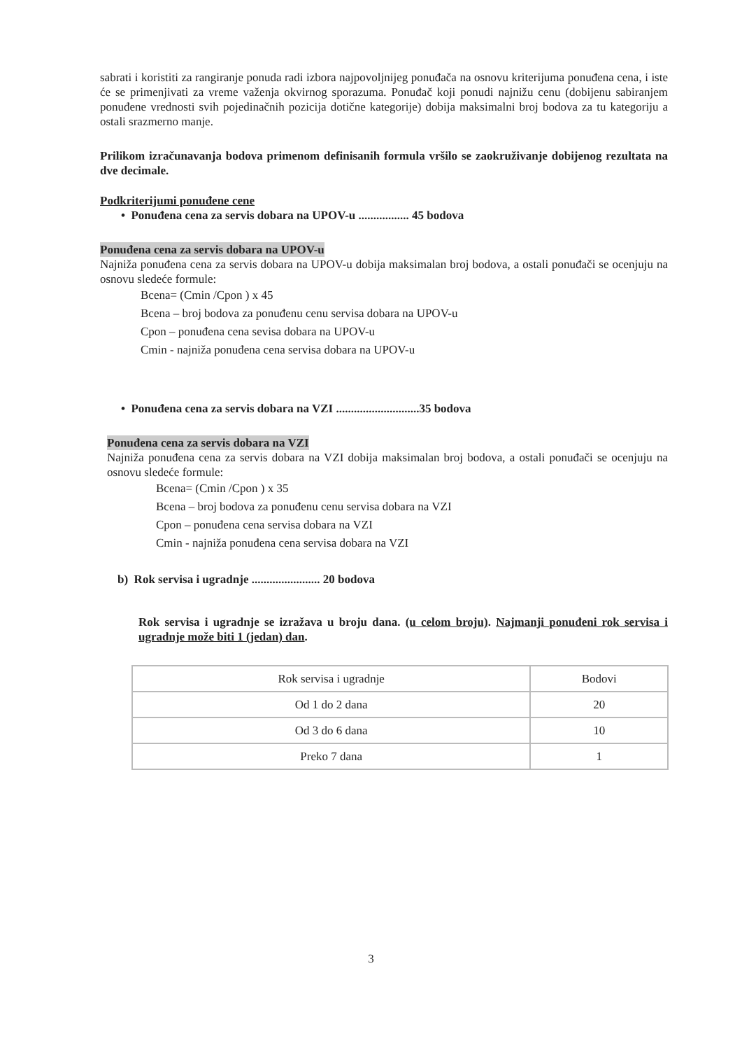sabrati i koristiti za rangiranje ponuda radi izbora najpovoljnijeg ponuđača na osnovu kriterijuma ponuđena cena, i iste će se primenjivati za vreme važenja okvirnog sporazuma. Ponuđač koji ponudi najnižu cenu (dobijenu sabiranjem ponuđene vrednosti svih pojedinačnih pozicija dotične kategorije) dobija maksimalni broj bodova za tu kategoriju a ostali srazmerno manje.
Prilikom izračunavanja bodova primenom definisanih formula vršilo se zaokruživanje dobijenog rezultata na dve decimale.
Podkriterijumi ponuđene cene
• Ponuđena cena za servis dobara na UPOV-u ................. 45 bodova
Ponuđena cena za servis dobara na UPOV-u
Najniža ponuđena cena za servis dobara na UPOV-u dobija maksimalan broj bodova, a ostali ponuđači se ocenjuju na osnovu sledeće formule:
Bcena= (Cmin /Cpon ) x 45
Bcena – broj bodova za ponuđenu cenu servisa dobara na UPOV-u
Cpon – ponuđena cena sevisa dobara na UPOV-u
Cmin - najniža ponuđena cena servisa dobara na UPOV-u
• Ponuđena cena za servis dobara na VZI ............................35 bodova
Ponuđena cena za servis dobara na VZI
Najniža ponuđena cena za servis dobara na VZI dobija maksimalan broj bodova, a ostali ponuđači se ocenjuju na osnovu sledeće formule:
Bcena= (Cmin /Cpon ) x 35
Bcena – broj bodova za ponuđenu cenu servisa dobara na VZI
Cpon – ponuđena cena servisa dobara na VZI
Cmin - najniža ponuđena cena servisa dobara na VZI
b) Rok servisa i ugradnje ....................... 20 bodova
Rok servisa i ugradnje se izražava u broju dana. (u celom broju). Najmanji ponuđeni rok servisa i ugradnje može biti 1 (jedan) dan.
| Rok servisa i ugradnje | Bodovi |
| Od 1 do 2 dana | 20 |
| Od 3 do 6 dana | 10 |
| Preko 7 dana | 1 |
3